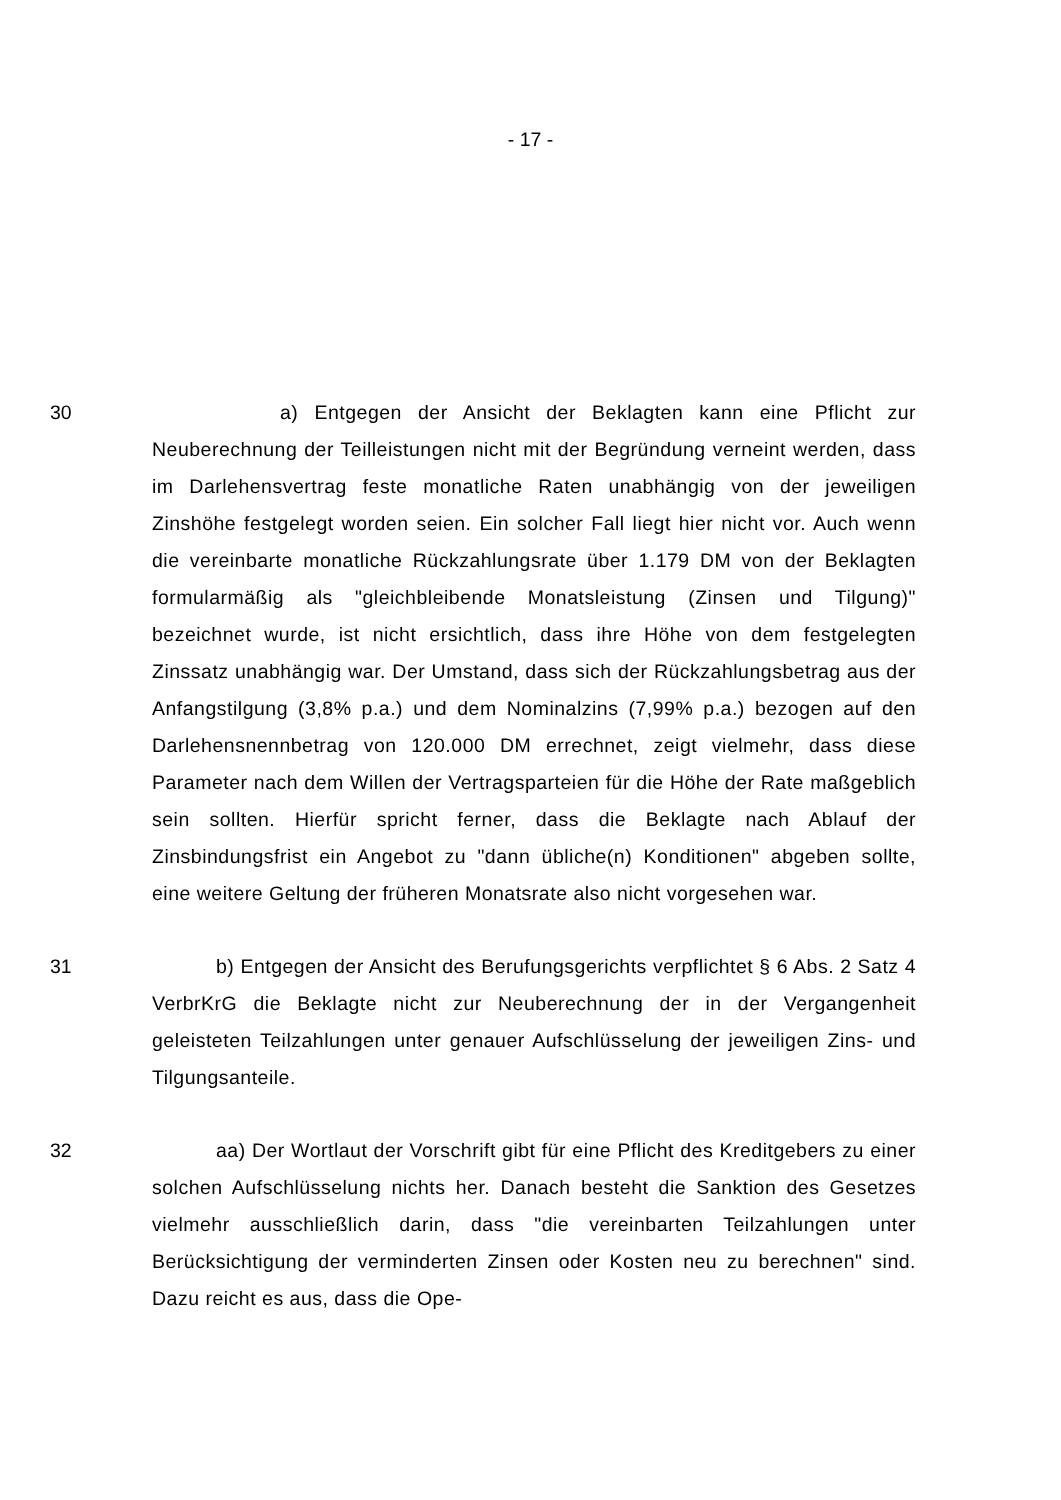- 17 -
30 a) Entgegen der Ansicht der Beklagten kann eine Pflicht zur Neuberechnung der Teilleistungen nicht mit der Begründung verneint werden, dass im Darlehensvertrag feste monatliche Raten unabhängig von der jeweiligen Zinshöhe festgelegt worden seien. Ein solcher Fall liegt hier nicht vor. Auch wenn die vereinbarte monatliche Rückzahlungsrate über 1.179 DM von der Beklagten formularmäßig als "gleichbleibende Monatsleistung (Zinsen und Tilgung)" bezeichnet wurde, ist nicht ersichtlich, dass ihre Höhe von dem festgelegten Zinssatz unabhängig war. Der Umstand, dass sich der Rückzahlungsbetrag aus der Anfangstilgung (3,8% p.a.) und dem Nominalzins (7,99% p.a.) bezogen auf den Darlehensnennbetrag von 120.000 DM errechnet, zeigt vielmehr, dass diese Parameter nach dem Willen der Vertragsparteien für die Höhe der Rate maßgeblich sein sollten. Hierfür spricht ferner, dass die Beklagte nach Ablauf der Zinsbindungsfrist ein Angebot zu "dann übliche(n) Konditionen" abgeben sollte, eine weitere Geltung der früheren Monatsrate also nicht vorgesehen war.
31 b) Entgegen der Ansicht des Berufungsgerichts verpflichtet § 6 Abs. 2 Satz 4 VerbrKrG die Beklagte nicht zur Neuberechnung der in der Vergangenheit geleisteten Teilzahlungen unter genauer Aufschlüsselung der jeweiligen Zins- und Tilgungsanteile.
32 aa) Der Wortlaut der Vorschrift gibt für eine Pflicht des Kreditgebers zu einer solchen Aufschlüsselung nichts her. Danach besteht die Sanktion des Gesetzes vielmehr ausschließlich darin, dass "die vereinbarten Teilzahlungen unter Berücksichtigung der verminderten Zinsen oder Kosten neu zu berechnen" sind. Dazu reicht es aus, dass die Ope-